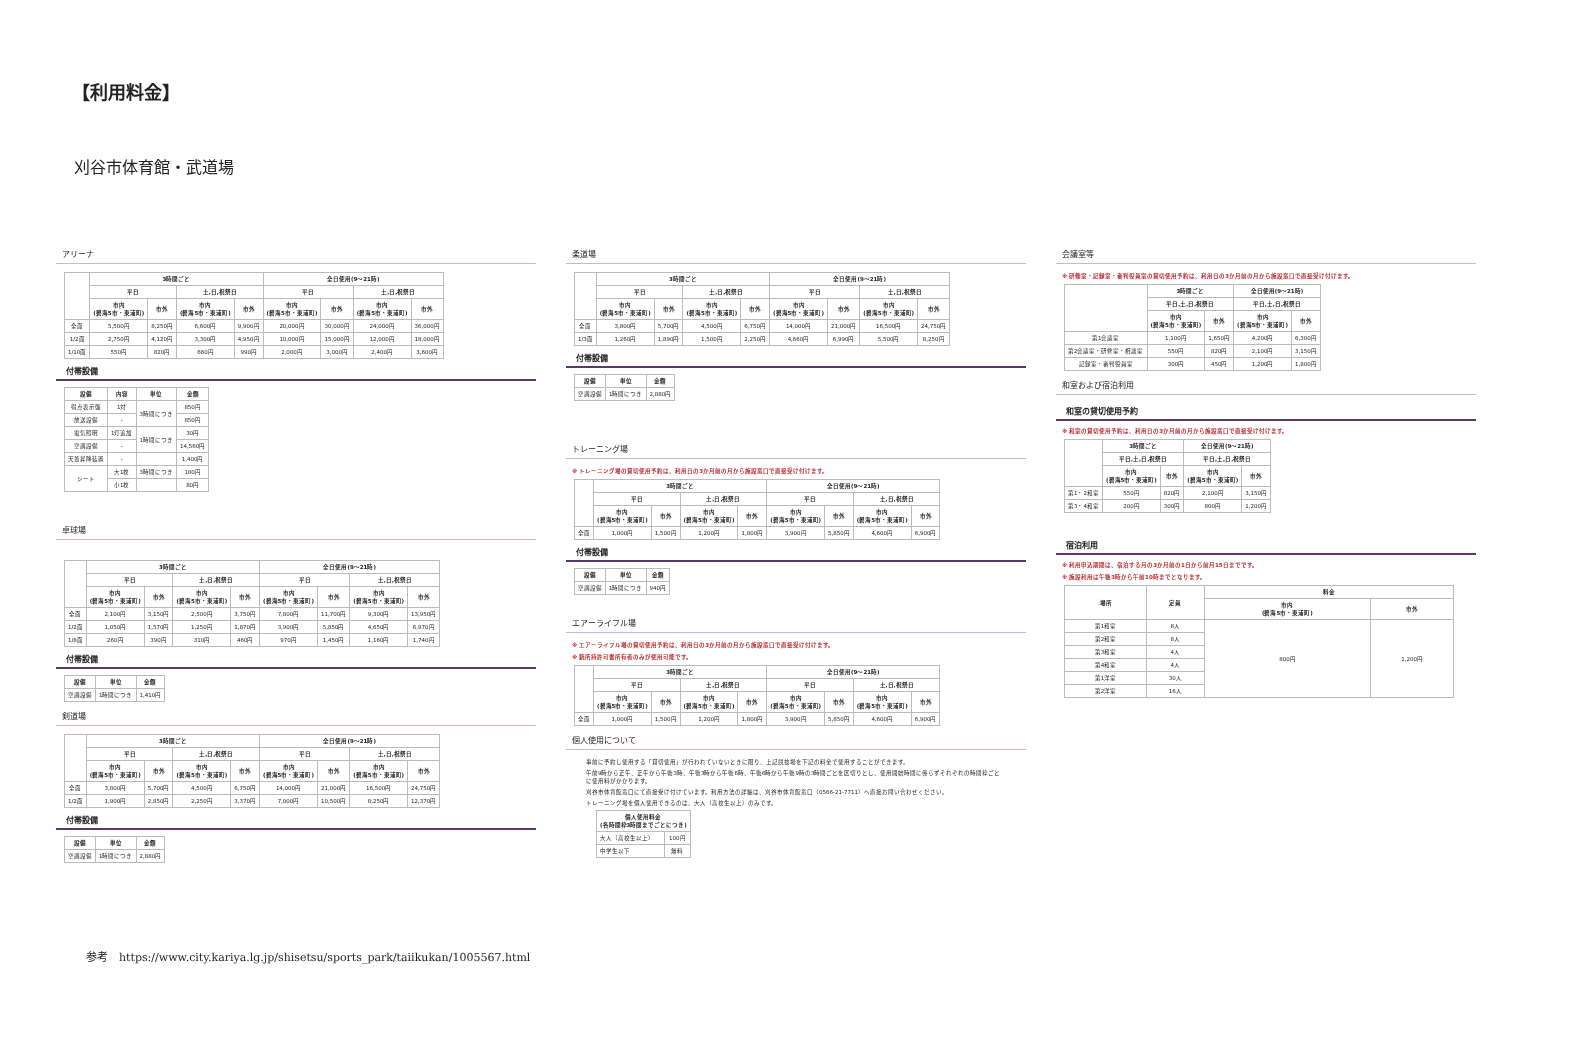【利用料金】
刈谷市体育館・武道場
アリーナ
| | 3時間ごと | | | | 全日使用(9～21時) | | | |
| --- | --- | --- | --- | --- | --- | --- | --- | --- |
| | 平日 | | 土,日,祝祭日 | | 平日 | | 土,日,祝祭日 | |
| | 市内 (碧海5市・東浦町) | 市外 | 市内 (碧海5市・東浦町) | 市外 | 市内 (碧海5市・東浦町) | 市外 | 市内 (碧海5市・東浦町) | 市外 |
| 全面 | 5,500円 | 8,250円 | 6,600円 | 9,900円 | 20,000円 | 30,000円 | 24,000円 | 36,000円 |
| 1/2面 | 2,750円 | 4,120円 | 3,300円 | 4,950円 | 10,000円 | 15,000円 | 12,000円 | 18,000円 |
| 1/10面 | 550円 | 820円 | 660円 | 990円 | 2,000円 | 3,000円 | 2,400円 | 3,600円 |
付帯設備
| 設備 | 内容 | 単位 | 金額 |
| --- | --- | --- | --- |
| 得点表示盤 | 1対 | 3時間につき | 850円 |
| 放送設備 | - | | 850円 |
| 電気照明 | 1灯追加 | 1時間につき | 30円 |
| 空調設備 | - | | 14,560円 |
| 天蓋昇降装置 | - | | 1,400円 |
| シート | 大1枚 | 3時間につき | 180円 |
| | 小1枚 | | 80円 |
卓球場
| | 3時間ごと | | | | 全日使用(9～21時) | | | |
| --- | --- | --- | --- | --- | --- | --- | --- | --- |
| | 平日 | | 土,日,祝祭日 | | 平日 | | 土,日,祝祭日 | |
| | 市内 (碧海5市・東浦町) | 市外 | 市内 (碧海5市・東浦町) | 市外 | 市内 (碧海5市・東浦町) | 市外 | 市内 (碧海5市・東浦町) | 市外 |
| 全面 | 2,100円 | 3,150円 | 2,500円 | 3,750円 | 7,800円 | 11,700円 | 9,300円 | 13,950円 |
| 1/2面 | 1,050円 | 1,570円 | 1,250円 | 1,870円 | 3,900円 | 5,850円 | 4,650円 | 6,970円 |
| 1/8面 | 260円 | 390円 | 310円 | 460円 | 970円 | 1,450円 | 1,160円 | 1,740円 |
付帯設備
| 設備 | 単位 | 金額 |
| --- | --- | --- |
| 空調設備 | 1時間につき | 1,410円 |
剣道場
| | 3時間ごと | | | | 全日使用(9～21時) | | | |
| --- | --- | --- | --- | --- | --- | --- | --- | --- |
| | 平日 | | 土,日,祝祭日 | | 平日 | | 土,日,祝祭日 | |
| | 市内 (碧海5市・東浦町) | 市外 | 市内 (碧海5市・東浦町) | 市外 | 市内 (碧海5市・東浦町) | 市外 | 市内 (碧海5市・東浦町) | 市外 |
| 全面 | 3,800円 | 5,700円 | 4,500円 | 6,750円 | 14,000円 | 21,000円 | 16,500円 | 24,750円 |
| 1/2面 | 1,900円 | 2,850円 | 2,250円 | 3,370円 | 7,000円 | 10,500円 | 8,250円 | 12,370円 |
付帯設備
| 設備 | 単位 | 金額 |
| --- | --- | --- |
| 空調設備 | 1時間につき | 2,880円 |
柔道場
| | 3時間ごと | | | | 全日使用(9～21時) | | | |
| --- | --- | --- | --- | --- | --- | --- | --- | --- |
| | 平日 | | 土,日,祝祭日 | | 平日 | | 土,日,祝祭日 | |
| | 市内 (碧海5市・東浦町) | 市外 | 市内 (碧海5市・東浦町) | 市外 | 市内 (碧海5市・東浦町) | 市外 | 市内 (碧海5市・東浦町) | 市外 |
| 全面 | 3,800円 | 5,700円 | 4,500円 | 6,750円 | 14,000円 | 21,000円 | 16,500円 | 24,750円 |
| 1/3面 | 1,260円 | 1,890円 | 1,500円 | 2,250円 | 4,660円 | 6,990円 | 5,500円 | 8,250円 |
付帯設備
| 設備 | 単位 | 金額 |
| --- | --- | --- |
| 空調設備 | 1時間につき | 2,880円 |
トレーニング場
※ トレーニング場の貸切使用予約は、利用日の3か月前の月から施設窓口で直接受け付けます。
| | 3時間ごと | | | | 全日使用(9～21時) | | | |
| --- | --- | --- | --- | --- | --- | --- | --- | --- |
| | 平日 | | 土,日,祝祭日 | | 平日 | | 土,日,祝祭日 | |
| | 市内 (碧海5市・東浦町) | 市外 | 市内 (碧海5市・東浦町) | 市外 | 市内 (碧海5市・東浦町) | 市外 | 市内 (碧海5市・東浦町) | 市外 |
| 全面 | 1,000円 | 1,500円 | 1,200円 | 1,800円 | 3,900円 | 5,850円 | 4,600円 | 6,900円 |
付帯設備
| 設備 | 単位 | 金額 |
| --- | --- | --- |
| 空調設備 | 1時間につき | 940円 |
エアーライフル場
※ エアーライフル場の貸切使用予約は、利用日の3か月前の月から施設窓口で直接受け付けます。
※ 銃所持許可書所有者のみが使用可能です。
| | 3時間ごと | | | | 全日使用(9～21時) | | | |
| --- | --- | --- | --- | --- | --- | --- | --- | --- |
| | 平日 | | 土,日,祝祭日 | | 平日 | | 土,日,祝祭日 | |
| | 市内 (碧海5市・東浦町) | 市外 | 市内 (碧海5市・東浦町) | 市外 | 市内 (碧海5市・東浦町) | 市外 | 市内 (碧海5市・東浦町) | 市外 |
| 全面 | 1,000円 | 1,500円 | 1,200円 | 1,800円 | 3,900円 | 5,850円 | 4,600円 | 6,900円 |
個人使用について
事前に予約し使用する「貸切使用」が行われていないときに限り、上記競技場を下記の料金で使用することができます。
午前9時から正午、正午から午後3時、午後3時から午後6時、午後6時から午後9時の3時間ごとを区切りとし、使用開始時間に係らずそれぞれの時間枠ごとに使用料がかかります。
刈谷市体育館窓口にて直接受け付けています。利用方法の詳細は、刈谷市体育館窓口（0566-21-7711）へ直接お問い合わせください。
トレーニング場を個人使用できるのは、大人（高校生以上）のみです。
| 個人使用料金 (各時間枠3時間までごとにつき) | |
| --- | --- |
| 大人（高校生以上） | 100円 |
| 中学生以下 | 無料 |
会議室等
※ 研修室・記録室・審判役員室の貸切使用予約は、利用日の3か月前の月から施設窓口で直接受け付けます。
| | 3時間ごと | | 全日使用(9～21時) | |
| --- | --- | --- | --- | --- |
| | 平日,土,日,祝祭日 | | 平日,土,日,祝祭日 | |
| | 市内 (碧海5市・東浦町) | 市外 | 市内 (碧海5市・東浦町) | 市外 |
| 第1会議室 | 1,100円 | 1,650円 | 4,200円 | 6,300円 |
| 第2会議室・研修室・相談室 | 550円 | 820円 | 2,100円 | 3,150円 |
| 記録室・審判役員室 | 300円 | 450円 | 1,200円 | 1,800円 |
和室および宿泊利用
和室の貸切使用予約
※ 和室の貸切使用予約は、利用日の3か月前の月から施設窓口で直接受け付けます。
| | 3時間ごと | | 全日使用(9～21時) | |
| --- | --- | --- | --- | --- |
| | 平日,土,日,祝祭日 | | 平日,土,日,祝祭日 | |
| | 市内 (碧海5市・東浦町) | 市外 | 市内 (碧海5市・東浦町) | 市外 |
| 第1・2和室 | 550円 | 820円 | 2,100円 | 3,150円 |
| 第3・4和室 | 200円 | 300円 | 800円 | 1,200円 |
宿泊利用
※ 利用申込期間は、宿泊する月の3か月前の1日から前月15日までです。
※ 施設利用は午後3時から午前10時までとなります。
| 場所 | 定員 | 料金 | |
| --- | --- | --- | --- |
| | | 市内 (碧海5市・東浦町) | 市外 |
| 第1和室 | 8人 | 800円 | 1,200円 |
| 第2和室 | 8人 | | |
| 第3和室 | 4人 | | |
| 第4和室 | 4人 | | |
| 第1洋室 | 30人 | | |
| 第2洋室 | 16人 | | |
参考　https://www.city.kariya.lg.jp/shisetsu/sports_park/taiikukan/1005567.html